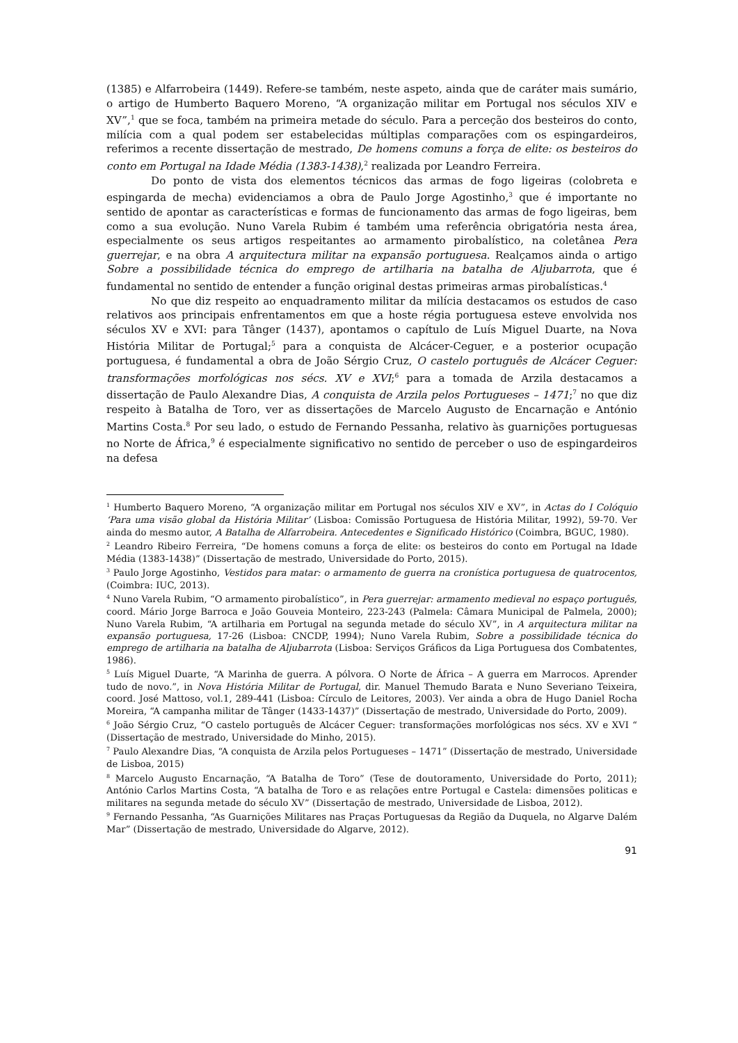(1385) e Alfarrobeira (1449). Refere-se também, neste aspeto, ainda que de caráter mais sumário, o artigo de Humberto Baquero Moreno, “A organização militar em Portugal nos séculos XIV e XV”,<sup>1</sup> que se foca, também na primeira metade do século. Para a perceção dos besteiros do conto, milícia com a qual podem ser estabelecidas múltiplas comparações com os espingardeiros, referimos a recente dissertação de mestrado, De homens comuns a força de elite: os besteiros do conto em Portugal na Idade Média (1383-1438),<sup>2</sup> realizada por Leandro Ferreira.
Do ponto de vista dos elementos técnicos das armas de fogo ligeiras (colobreta e espingarda de mecha) evidenciamos a obra de Paulo Jorge Agostinho,<sup>3</sup> que é importante no sentido de apontar as características e formas de funcionamento das armas de fogo ligeiras, bem como a sua evolução. Nuno Varela Rubim é também uma referência obrigatória nesta área, especialmente os seus artigos respeitantes ao armamento pirobalístico, na coletânea Pera guerrejar, e na obra A arquitectura militar na expansão portuguesa. Realçamos ainda o artigo Sobre a possibilidade técnica do emprego de artilharia na batalha de Aljubarrota, que é fundamental no sentido de entender a função original destas primeiras armas pirobalísticas.<sup>4</sup>
No que diz respeito ao enquadramento militar da milícia destacamos os estudos de caso relativos aos principais enfrentamentos em que a hoste régia portuguesa esteve envolvida nos séculos XV e XVI: para Tânger (1437), apontamos o capítulo de Luís Miguel Duarte, na Nova História Militar de Portugal;<sup>5</sup> para a conquista de Alcácer-Ceguer, e a posterior ocupação portuguesa, é fundamental a obra de João Sérgio Cruz, O castelo português de Alcácer Ceguer: transformações morfológicas nos sécs. XV e XVI;<sup>6</sup> para a tomada de Arzila destacamos a dissertação de Paulo Alexandre Dias, A conquista de Arzila pelos Portugueses – 1471;<sup>7</sup> no que diz respeito à Batalha de Toro, ver as dissertações de Marcelo Augusto de Encarnação e António Martins Costa.<sup>8</sup> Por seu lado, o estudo de Fernando Pessanha, relativo às guarnições portuguesas no Norte de África,<sup>9</sup> é especialmente significativo no sentido de perceber o uso de espingardeiros na defesa
<sup>1</sup> Humberto Baquero Moreno, “A organização militar em Portugal nos séculos XIV e XV”, in Actas do I Colóquio ‘Para uma visão global da História Militar’ (Lisboa: Comissão Portuguesa de História Militar, 1992), 59-70. Ver ainda do mesmo autor, A Batalha de Alfarrobeira. Antecedentes e Significado Histórico (Coimbra, BGUC, 1980).
<sup>2</sup> Leandro Ribeiro Ferreira, “De homens comuns a força de elite: os besteiros do conto em Portugal na Idade Média (1383-1438)” (Dissertação de mestrado, Universidade do Porto, 2015).
<sup>3</sup> Paulo Jorge Agostinho, Vestidos para matar: o armamento de guerra na cronística portuguesa de quatrocentos, (Coimbra: IUC, 2013).
<sup>4</sup> Nuno Varela Rubim, “O armamento pirobalístico”, in Pera guerrejar: armamento medieval no espaço português, coord. Mário Jorge Barroca e João Gouveia Monteiro, 223-243 (Palmela: Câmara Municipal de Palmela, 2000); Nuno Varela Rubim, “A artilharia em Portugal na segunda metade do século XV”, in A arquitectura militar na expansão portuguesa, 17-26 (Lisboa: CNCDP, 1994); Nuno Varela Rubim, Sobre a possibilidade técnica do emprego de artilharia na batalha de Aljubarrota (Lisboa: Serviços Gráficos da Liga Portuguesa dos Combatentes, 1986).
<sup>5</sup> Luís Miguel Duarte, “A Marinha de guerra. A pólvora. O Norte de África – A guerra em Marrocos. Aprender tudo de novo.”, in Nova História Militar de Portugal, dir. Manuel Themudo Barata e Nuno Severiano Teixeira, coord. José Mattoso, vol.1, 289-441 (Lisboa: Círculo de Leitores, 2003). Ver ainda a obra de Hugo Daniel Rocha Moreira, “A campanha militar de Tânger (1433-1437)” (Dissertação de mestrado, Universidade do Porto, 2009).
<sup>6</sup> João Sérgio Cruz, “O castelo português de Alcácer Ceguer: transformações morfológicas nos sécs. XV e XVI “ (Dissertação de mestrado, Universidade do Minho, 2015).
<sup>7</sup> Paulo Alexandre Dias, “A conquista de Arzila pelos Portugueses – 1471” (Dissertação de mestrado, Universidade de Lisboa, 2015)
<sup>8</sup> Marcelo Augusto Encarnação, “A Batalha de Toro” (Tese de doutoramento, Universidade do Porto, 2011); António Carlos Martins Costa, “A batalha de Toro e as relações entre Portugal e Castela: dimensões politicas e militares na segunda metade do século XV” (Dissertação de mestrado, Universidade de Lisboa, 2012).
<sup>9</sup> Fernando Pessanha, “As Guarnições Militares nas Praças Portuguesas da Região da Duquela, no Algarve Dalém Mar” (Dissertação de mestrado, Universidade do Algarve, 2012).
91